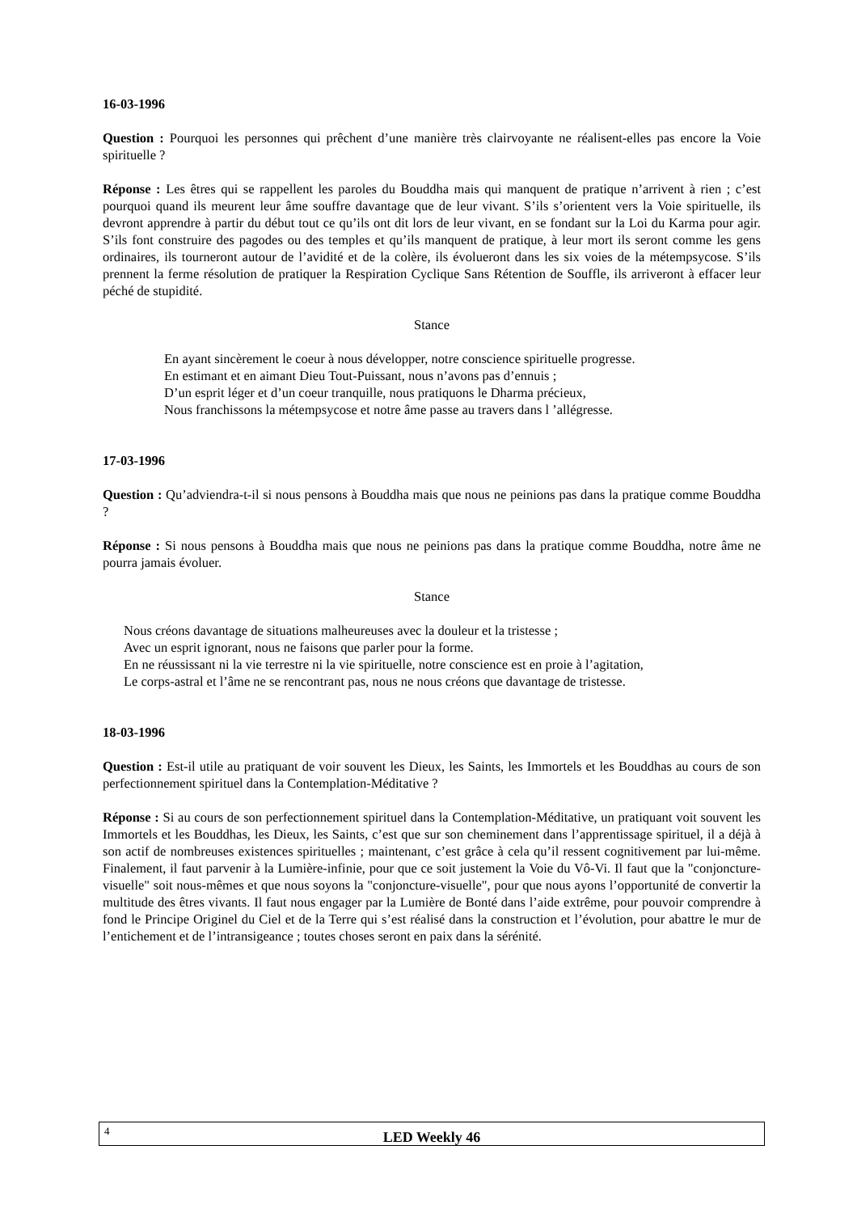16-03-1996
Question : Pourquoi les personnes qui prêchent d’une manière très clairvoyante ne réalisent-elles pas encore la Voie spirituelle ?
Réponse : Les êtres qui se rappellent les paroles du Bouddha mais qui manquent de pratique n’arrivent à rien ; c’est pourquoi quand ils meurent leur âme souffre davantage que de leur vivant. S’ils s’orientent vers la Voie spirituelle, ils devront apprendre à partir du début tout ce qu’ils ont dit lors de leur vivant, en se fondant sur la Loi du Karma pour agir. S’ils font construire des pagodes ou des temples et qu’ils manquent de pratique, à leur mort ils seront comme les gens ordinaires, ils tourneront autour de l’avidité et de la colère, ils évolueront dans les six voies de la métempsycose. S’ils prennent la ferme résolution de pratiquer la Respiration Cyclique Sans Rétention de Souffle, ils arriveront à effacer leur péché de stupidité.
Stance
En ayant sincèrement le coeur à nous développer, notre conscience spirituelle progresse.
En estimant et en aimant Dieu Tout-Puissant, nous n’avons pas d’ennuis ;
D’un esprit léger et d’un coeur tranquille, nous pratiquons le Dharma précieux,
Nous franchissons la métempsycose et notre âme passe au travers dans l ’allégresse.
17-03-1996
Question : Qu’adviendra-t-il si nous pensons à Bouddha mais que nous ne peinions pas dans la pratique comme Bouddha ?
Réponse : Si nous pensons à Bouddha mais que nous ne peinions pas dans la pratique comme Bouddha, notre âme ne pourra jamais évoluer.
Stance
Nous créons davantage de situations malheureuses avec la douleur et la tristesse ;
Avec un esprit ignorant, nous ne faisons que parler pour la forme.
En ne réussissant ni la vie terrestre ni la vie spirituelle, notre conscience est en proie à l’agitation,
Le corps-astral et l’âme ne se rencontrant pas, nous ne nous créons que davantage de tristesse.
18-03-1996
Question : Est-il utile au pratiquant de voir souvent les Dieux, les Saints, les Immortels et les Bouddhas au cours de son perfectionnement spirituel dans la Contemplation-Méditative ?
Réponse : Si au cours de son perfectionnement spirituel dans la Contemplation-Méditative, un pratiquant voit souvent les Immortels et les Bouddhas, les Dieux, les Saints, c’est que sur son cheminement dans l’apprentissage spirituel, il a déjà à son actif de nombreuses existences spirituelles ; maintenant, c’est grâce à cela qu’il ressent cognitivement par lui-même. Finalement, il faut parvenir à la Lumière-infinie, pour que ce soit justement la Voie du Vô-Vi. Il faut que la "conjoncture-visuelle" soit nous-mêmes et que nous soyons la "conjoncture-visuelle", pour que nous ayons l’opportunité de convertir la multitude des êtres vivants. Il faut nous engager par la Lumière de Bonté dans l’aide extrême, pour pouvoir comprendre à fond le Principe Originel du Ciel et de la Terre qui s’est réalisé dans la construction et l’évolution, pour abattre le mur de l’entichement et de l’intransigeance ; toutes choses seront en paix dans la sérénité.
4
LED Weekly 46